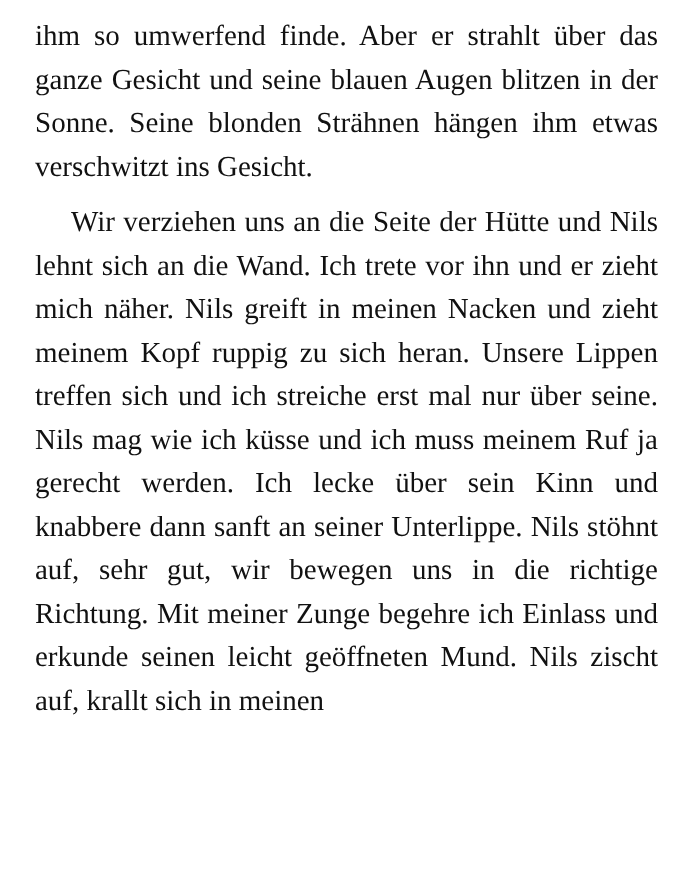ihm so umwerfend finde. Aber er strahlt über das ganze Gesicht und seine blauen Augen blitzen in der Sonne. Seine blonden Strähnen hängen ihm etwas verschwitzt ins Gesicht.
Wir verziehen uns an die Seite der Hütte und Nils lehnt sich an die Wand. Ich trete vor ihn und er zieht mich näher. Nils greift in meinen Nacken und zieht meinem Kopf ruppig zu sich heran. Unsere Lippen treffen sich und ich streiche erst mal nur über seine. Nils mag wie ich küsse und ich muss meinem Ruf ja gerecht werden. Ich lecke über sein Kinn und knabbere dann sanft an seiner Unterlippe. Nils stöhnt auf, sehr gut, wir bewegen uns in die richtige Richtung. Mit meiner Zunge begehre ich Einlass und erkunde seinen leicht geöffneten Mund. Nils zischt auf, krallt sich in meinen